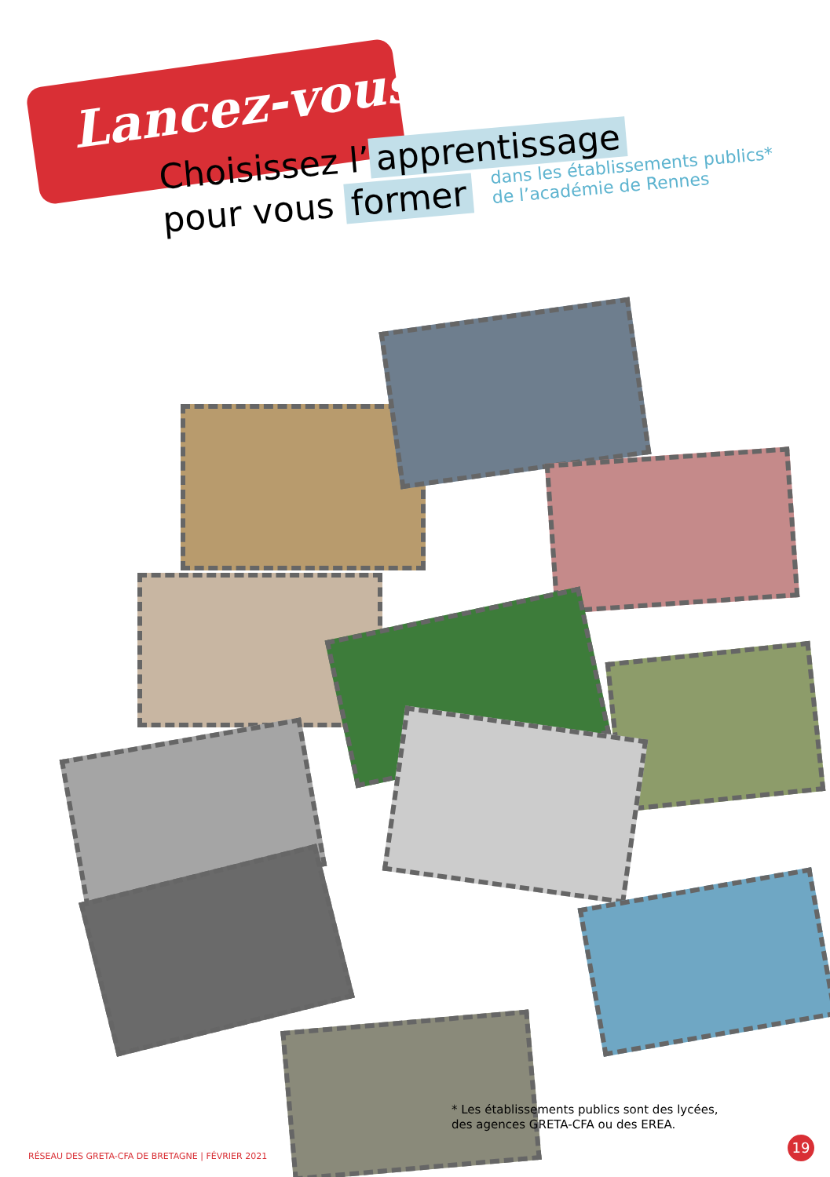Lancez-vous !
Choisissez l’ apprentissage
pour vous former dans les établissements publics*
de l’académie de Rennes
* Les établissements publics sont des lycées,
des agences GRETA-CFA ou des EREA.
RÉSEAU DES GRETA-CFA DE BRETAGNE | FÉVRIER 2021 19